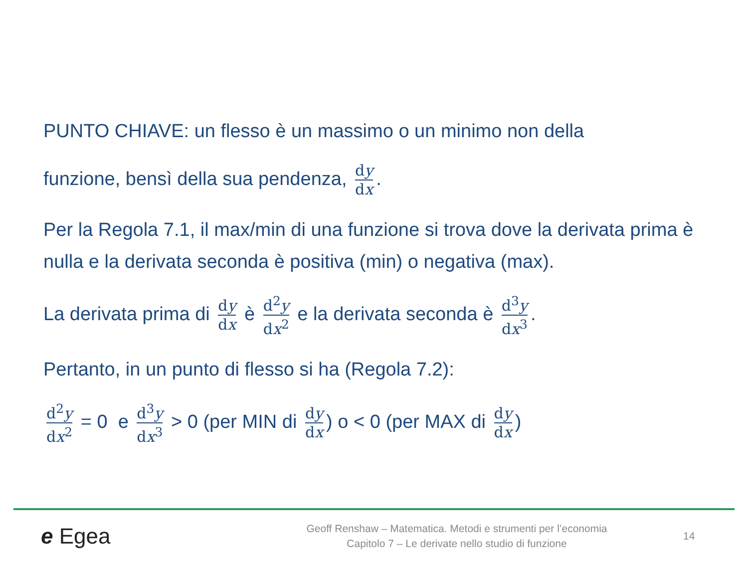PUNTO CHIAVE: un flesso è un massimo o un minimo non della
funzione, bensì della sua pendenza, dy dx.
Per la Regola 7.1, il max/min di una funzione si trova dove la derivata prima è nulla e la derivata seconda è positiva (min) o negativa (max).
La derivata prima di dy dx è d<sup>2</sup>y dx<sup>2</sup> e la derivata seconda è d<sup>3</sup>y dx<sup>3</sup>.
Pertanto, in un punto di flesso si ha (Regola 7.2):
d<sup>2</sup>y dx<sup>2</sup> = 0 e d<sup>3</sup>y dx<sup>3</sup> > 0 (per MIN di dy dx) o < 0 (per MAX di dy dx)
e Egea
Geoff Renshaw – Matematica. Metodi e strumenti per l’economia
Capitolo 7 – Le derivate nello studio di funzione
14